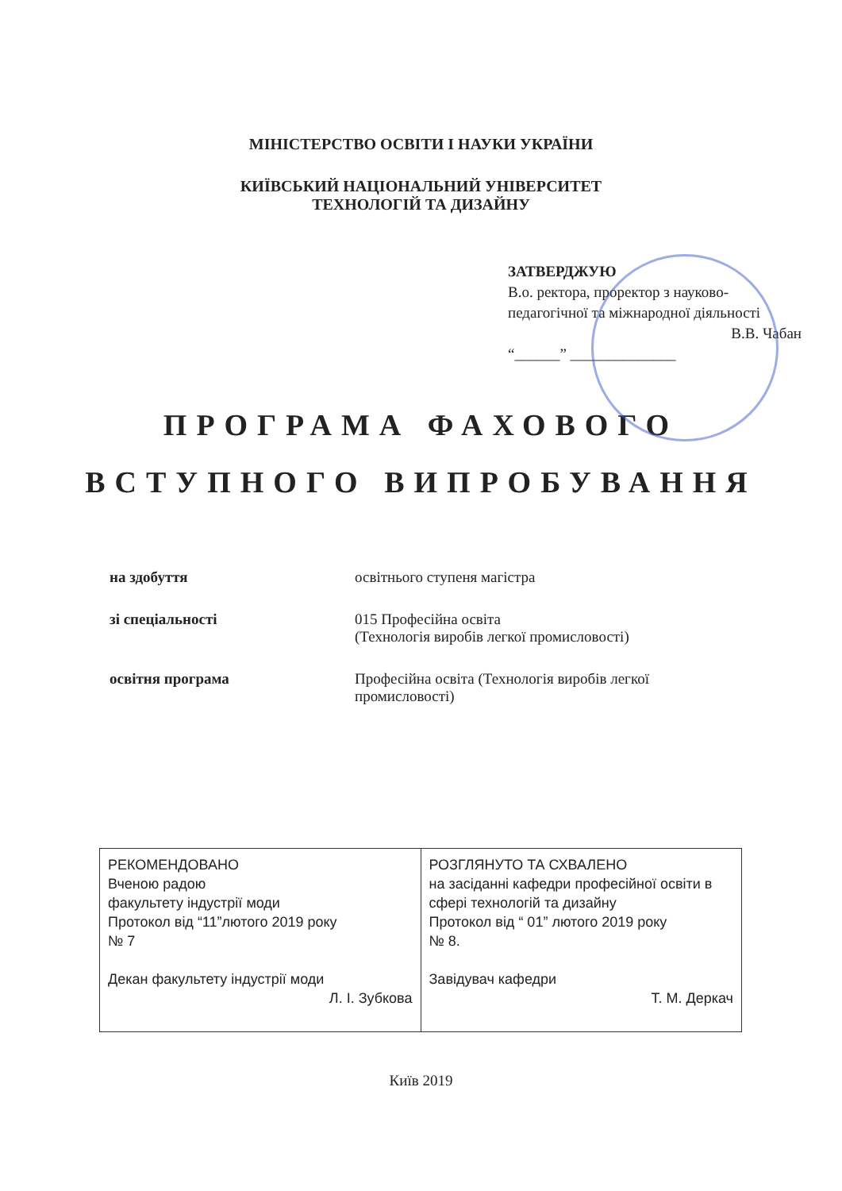МІНІСТЕРСТВО ОСВІТИ І НАУКИ УКРАЇНИ
КИЇВСЬКИЙ НАЦІОНАЛЬНИЙ УНІВЕРСИТЕТ
ТЕХНОЛОГІЙ ТА ДИЗАЙНУ
ЗАТВЕРДЖУЮ
В.о. ректора, проректор з науково-педагогічної та міжнародної діяльності
В.В. Чабан
“______” ______________
ПРОГРАМА ФАХОВОГО
ВСТУПНОГО ВИПРОБУВАННЯ
| на здобуття | освітнього ступеня магістра |
| зі спеціальності | 015 Професійна освіта (Технологія виробів легкої промисловості) |
| освітня програма | Професійна освіта (Технологія виробів легкої промисловості) |
| РЕКОМЕНДОВАНО Вченою радою факультету індустрії моди Протокол від “11”лютого 2019 року № 7 Декан факультету індустрії моди Л. І. Зубкова | РОЗГЛЯНУТО ТА СХВАЛЕНО на засіданні кафедри професійної освіти в сфері технологій та дизайну Протокол від “ 01” лютого 2019 року № 8. Завідувач кафедри Т. М. Деркач |
Київ 2019